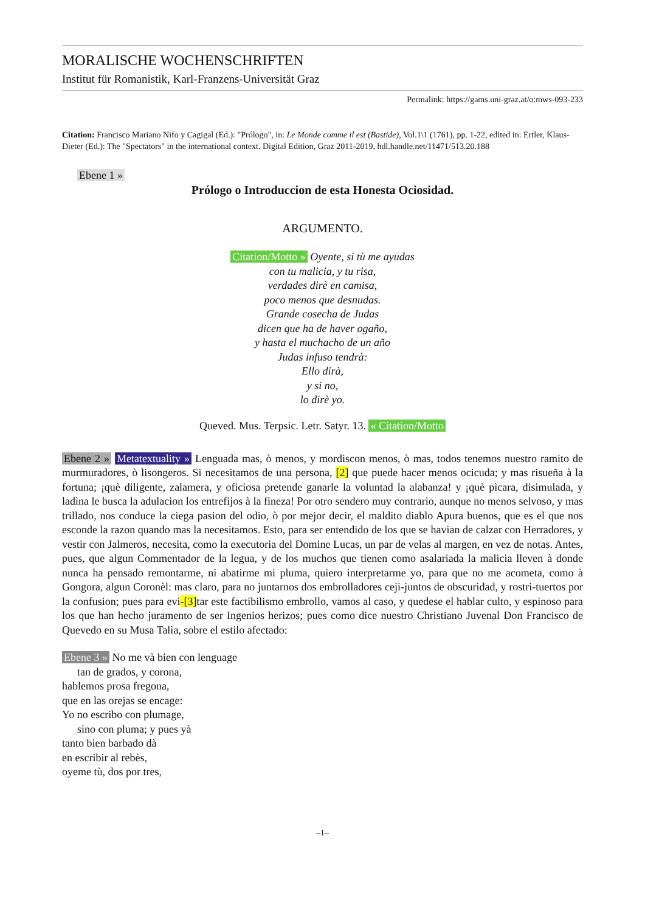MORALISCHE WOCHENSCHRIFTEN
Institut für Romanistik, Karl-Franzens-Universität Graz
Permalink: https://gams.uni-graz.at/o:mws-093-233
Citation: Francisco Mariano Nifo y Cagigal (Ed.): "Prólogo", in: Le Monde comme il est (Bastide), Vol.1\1 (1761), pp. 1-22, edited in: Ertler, Klaus-Dieter (Ed.): The "Spectators" in the international context. Digital Edition, Graz 2011-2019, hdl.handle.net/11471/513.20.188
Ebene 1 »
Prólogo o Introduccion de esta Honesta Ociosidad.
ARGUMENTO.
Citation/Motto » Oyente, si tù me ayudas
con tu malicia, y tu risa,
verdades dirè en camisa,
poco menos que desnudas.
Grande cosecha de Judas
dicen que ha de haver ogaño,
y hasta el muchacho de un año
Judas infuso tendrà:
Ello dirà,
y si no,
lo dirè yo.
Queved. Mus. Terpsic. Letr. Satyr. 13. « Citation/Motto
Ebene 2 » Metatextuality » Lenguada mas, ò menos, y mordiscon menos, ò mas, todos tenemos nuestro ramito de murmuradores, ò lisongeros. Si necesitamos de una persona, [2] que puede hacer menos ocicuda; y mas risueña à la fortuna; ¡què diligente, zalamera, y oficiosa pretende ganarle la voluntad la alabanza! y ¡què pìcara, disimulada, y ladìna le busca la adulacion los entrefijos à la fineza! Por otro sendero muy contrario, aunque no menos selvoso, y mas trillado, nos conduce la ciega pasion del odio, ò por mejor decir, el maldito diablo Apura buenos, que es el que nos esconde la razon quando mas la necesitamos. Esto, para ser entendido de los que se havian de calzar con Herradores, y vestir con Jalmeros, necesita, como la executoria del Domine Lucas, un par de velas al margen, en vez de notas. Antes, pues, que algun Commentador de la legua, y de los muchos que tienen como asalariada la malicia lleven à donde nunca ha pensado remontarme, ni abatirme mi pluma, quiero interpretarme yo, para que no me acometa, como à Gongora, algun Coronèl: mas claro, para no juntarnos dos embrolladores ceji-juntos de obscuridad, y rostri-tuertos por la confusion; pues para evi-[3] tar este factibilismo embrollo, vamos al caso, y quedese el hablar culto, y espinoso para los que han hecho juramento de ser Ingenios herizos; pues como dice nuestro Christiano Juvenal Don Francisco de Quevedo en su Musa Talìa, sobre el estilo afectado:
Ebene 3 » No me và bien con lenguage
tan de grados, y corona,
hablemos prosa fregona,
que en las orejas se encage:
Yo no escribo con plumage,
sino con pluma; y pues yà
tanto bien barbado dà
en escribir al rebès,
oyeme tù, dos por tres,
–1–